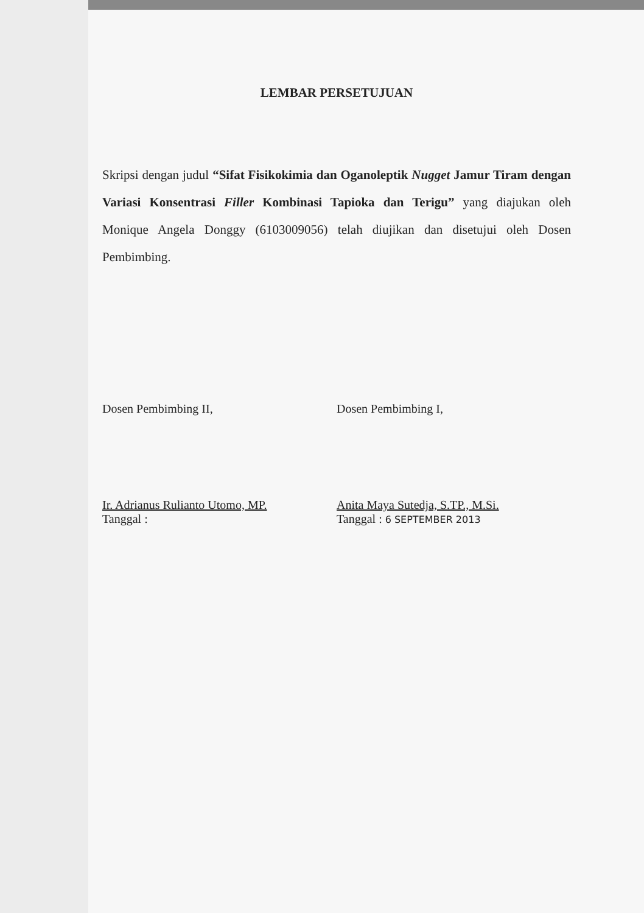LEMBAR PERSETUJUAN
Skripsi dengan judul “Sifat Fisikokimia dan Oganoleptik Nugget Jamur Tiram dengan Variasi Konsentrasi Filler Kombinasi Tapioka dan Terigu” yang diajukan oleh Monique Angela Donggy (6103009056) telah diujikan dan disetujui oleh Dosen Pembimbing.
Dosen Pembimbing II,
Ir. Adrianus Rulianto Utomo, MP.
Tanggal :
Dosen Pembimbing I,
Anita Maya Sutedja, S.TP., M.Si.
Tanggal : 6 SEPTEMBER 2013